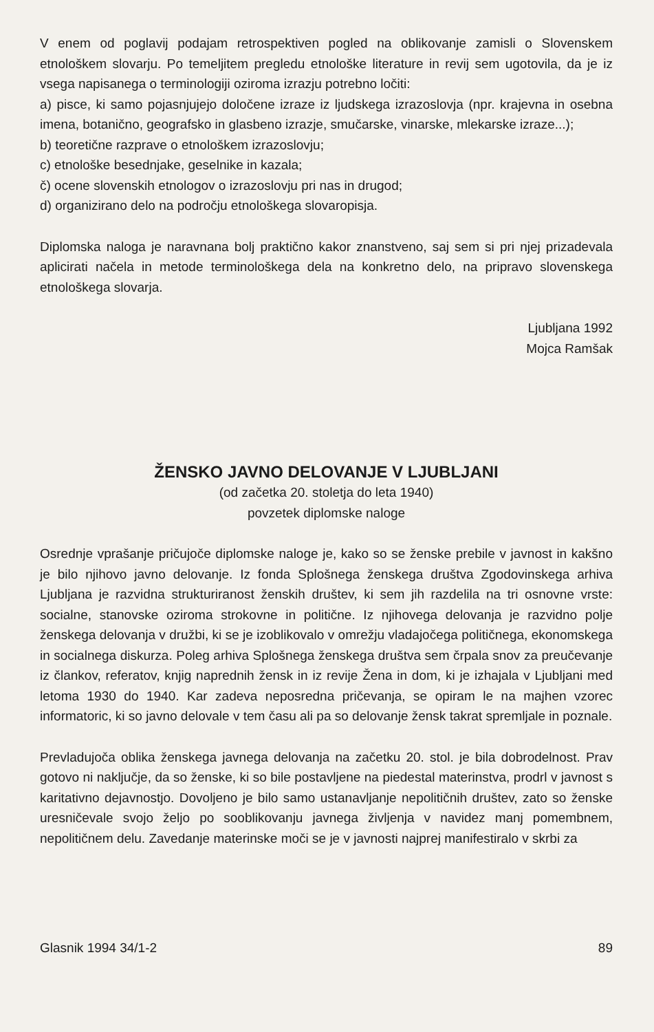V enem od poglavij podajam retrospektiven pogled na oblikovanje zamisli o Slovenskem etnološkem slovarju. Po temeljitem pregledu etnološke literature in revij sem ugotovila, da je iz vsega napisanega o terminologiji oziroma izrazju potrebno ločiti:
a) pisce, ki samo pojasnjujejo določene izraze iz ljudskega izrazoslovja (npr. krajevna in osebna imena, botanično, geografsko in glasbeno izrazje, smučarske, vinarske, mlekarske izraze...);
b) teoretične razprave o etnološkem izrazoslovju;
c) etnološke besednjake, geselnike in kazala;
č) ocene slovenskih etnologov o izrazoslovju pri nas in drugod;
d) organizirano delo na področju etnološkega slovaropisja.
Diplomska naloga je naravnana bolj praktično kakor znanstveno, saj sem si pri njej prizadevala aplicirati načela in metode terminološkega dela na konkretno delo, na pripravo slovenskega etnološkega slovarja.
Ljubljana 1992
Mojca Ramšak
ŽENSKO JAVNO DELOVANJE V LJUBLJANI
(od začetka 20. stoletja do leta 1940)
povzetek diplomske naloge
Osrednje vprašanje pričujoče diplomske naloge je, kako so se ženske prebile v javnost in kakšno je bilo njihovo javno delovanje. Iz fonda Splošnega ženskega društva Zgodovinskega arhiva Ljubljana je razvidna strukturiranost ženskih društev, ki sem jih razdelila na tri osnovne vrste: socialne, stanovske oziroma strokovne in politične. Iz njihovega delovanja je razvidno polje ženskega delovanja v družbi, ki se je izoblikovalo v omrežju vladajočega političnega, ekonomskega in socialnega diskurza. Poleg arhiva Splošnega ženskega društva sem črpala snov za preučevanje iz člankov, referatov, knjig naprednih žensk in iz revije Žena in dom, ki je izhajala v Ljubljani med letoma 1930 do 1940. Kar zadeva neposredna pričevanja, se opiram le na majhen vzorec informatoric, ki so javno delovale v tem času ali pa so delovanje žensk takrat spremljale in poznale.
Prevladujoča oblika ženskega javnega delovanja na začetku 20. stol. je bila dobrodelnost. Prav gotovo ni naključje, da so ženske, ki so bile postavljene na piedestal materinstva, prodrl v javnost s karitativno dejavnostjo. Dovoljeno je bilo samo ustanavljanje nepolitičnih društev, zato so ženske uresničevale svojo željo po sooblikovanju javnega življenja v navidez manj pomembnem, nepolitičnem delu. Zavedanje materinske moči se je v javnosti najprej manifestiralo v skrbi za
Glasnik 1994 34/1-2 89